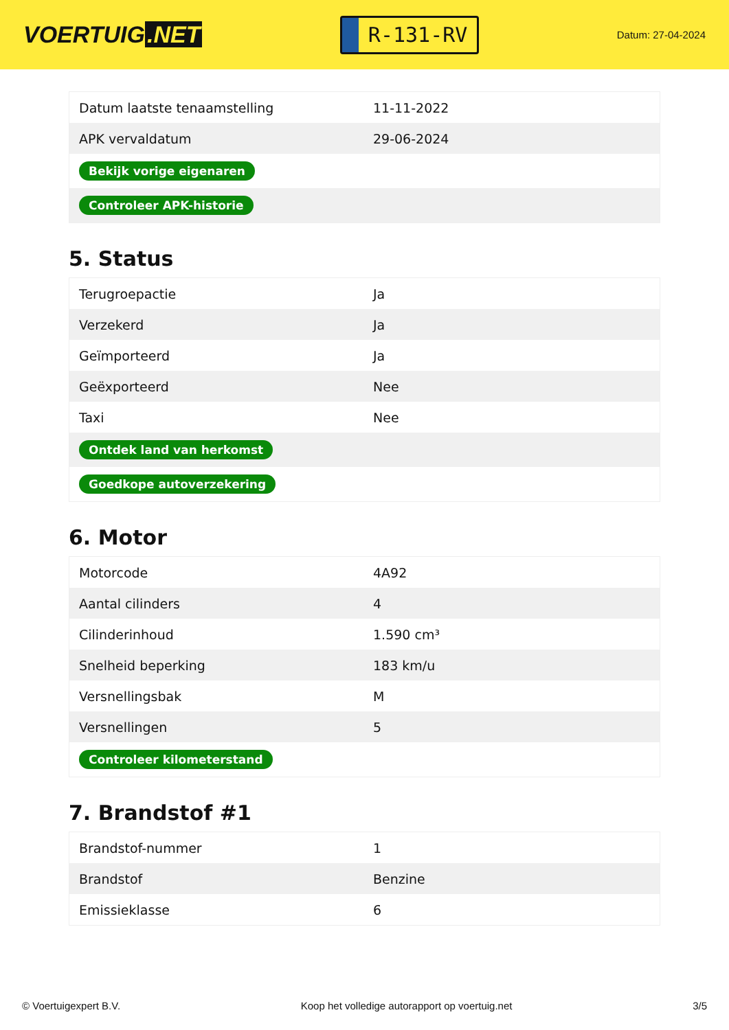VOERTUIG.NET
R-131-RV
Datum: 27-04-2024
| Datum laatste tenaamstelling | 11-11-2022 |
| APK vervaldatum | 29-06-2024 |
| Bekijk vorige eigenaren | |
| Controleer APK-historie | |
5. Status
| Terugroepactie | Ja |
| Verzekerd | Ja |
| Geïmporteerd | Ja |
| Geëxporteerd | Nee |
| Taxi | Nee |
| Ontdek land van herkomst | |
| Goedkope autoverzekering | |
6. Motor
| Motorcode | 4A92 |
| Aantal cilinders | 4 |
| Cilinderinhoud | 1.590 cm³ |
| Snelheid beperking | 183 km/u |
| Versnellingsbak | M |
| Versnellingen | 5 |
| Controleer kilometerstand | |
7. Brandstof #1
| Brandstof-nummer | 1 |
| Brandstof | Benzine |
| Emissieklasse | 6 |
© Voertuigexpert B.V. Koop het volledige autorapport op voertuig.net 3/5